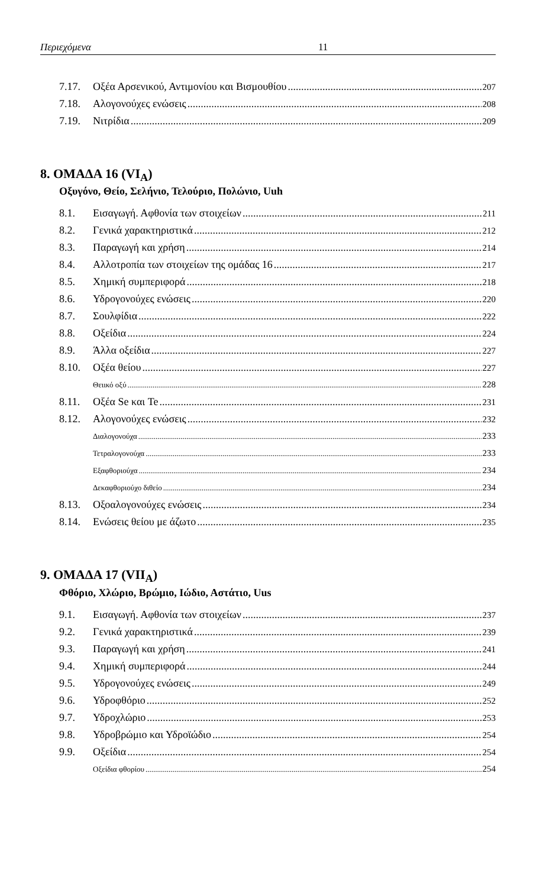Περιεχόμενα 11
7.17. Οξέα Αρσενικού, Αντιμονίου και Βισμουθίου 207
7.18. Αλογονούχες ενώσεις 208
7.19. Νιτρίδια 209
8. ΟΜΑΔΑ 16 (VI<sub>A</sub>)
Οξυγόνο, Θείο, Σελήνιο, Τελούριο, Πολώνιο, Uuh
8.1. Εισαγωγή. Αφθονία των στοιχείων 211
8.2. Γενικά χαρακτηριστικά 212
8.3. Παραγωγή και χρήση 214
8.4. Αλλοτροπία των στοιχείων της ομάδας 16 217
8.5. Χημική συμπεριφορά 218
8.6. Υδρογονούχες ενώσεις 220
8.7. Σουλφίδια 222
8.8. Οξείδια 224
8.9. Άλλα οξείδια 227
8.10. Οξέα θείου 227
Θειικό οξύ 228
8.11. Οξέα Se και Te 231
8.12. Αλογονούχες ενώσεις 232
Διαλογονούχα 233
Τετραλογονούχα 233
Εξαφθοριούχα 234
Δεκαφθοριούχο διθείο 234
8.13. Οξοαλογονούχες ενώσεις 234
8.14. Ενώσεις θείου με άζωτο 235
9. ΟΜΑΔΑ 17 (VII<sub>A</sub>)
Φθόριο, Χλώριο, Βρώμιο, Ιώδιο, Αστάτιο, Uus
9.1. Εισαγωγή. Αφθονία των στοιχείων 237
9.2. Γενικά χαρακτηριστικά 239
9.3. Παραγωγή και χρήση 241
9.4. Χημική συμπεριφορά 244
9.5. Υδρογονούχες ενώσεις 249
9.6. Υδροφθόριο 252
9.7. Υδροχλώριο 253
9.8. Υδροβρώμιο και Υδροϊώδιο 254
9.9. Οξείδια 254
Οξείδια φθορίου 254